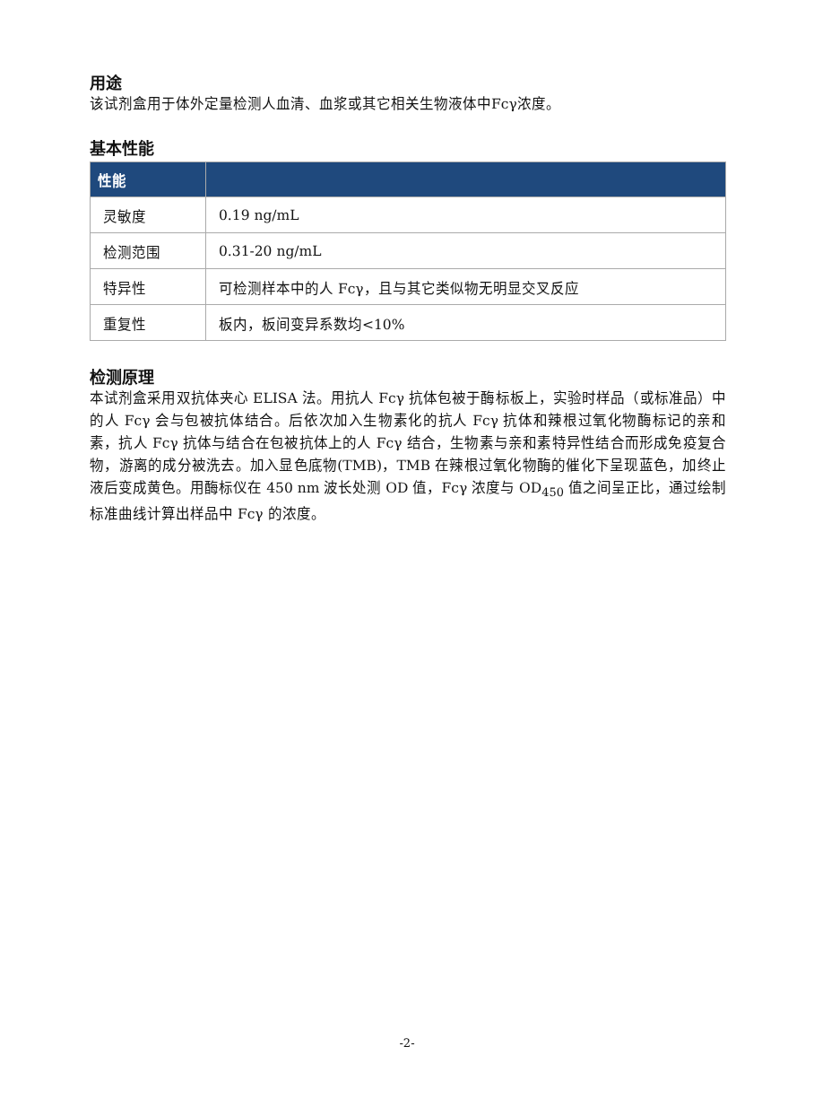用途
该试剂盒用于体外定量检测人血清、血浆或其它相关生物液体中Fcγ浓度。
基本性能
| 性能 | |
| --- | --- |
| 灵敏度 | 0.19 ng/mL |
| 检测范围 | 0.31-20 ng/mL |
| 特异性 | 可检测样本中的人 Fcγ，且与其它类似物无明显交叉反应 |
| 重复性 | 板内，板间变异系数均<10% |
检测原理
本试剂盒采用双抗体夹心 ELISA 法。用抗人 Fcγ 抗体包被于酶标板上，实验时样品（或标准品）中的人 Fcγ 会与包被抗体结合。后依次加入生物素化的抗人 Fcγ 抗体和辣根过氧化物酶标记的亲和素，抗人 Fcγ 抗体与结合在包被抗体上的人 Fcγ 结合，生物素与亲和素特异性结合而形成免疫复合物，游离的成分被洗去。加入显色底物(TMB)，TMB 在辣根过氧化物酶的催化下呈现蓝色，加终止液后变成黄色。用酶标仪在 450 nm 波长处测 OD 值，Fcγ 浓度与 OD<sub>450</sub> 值之间呈正比，通过绘制标准曲线计算出样品中 Fcγ 的浓度。
-2-